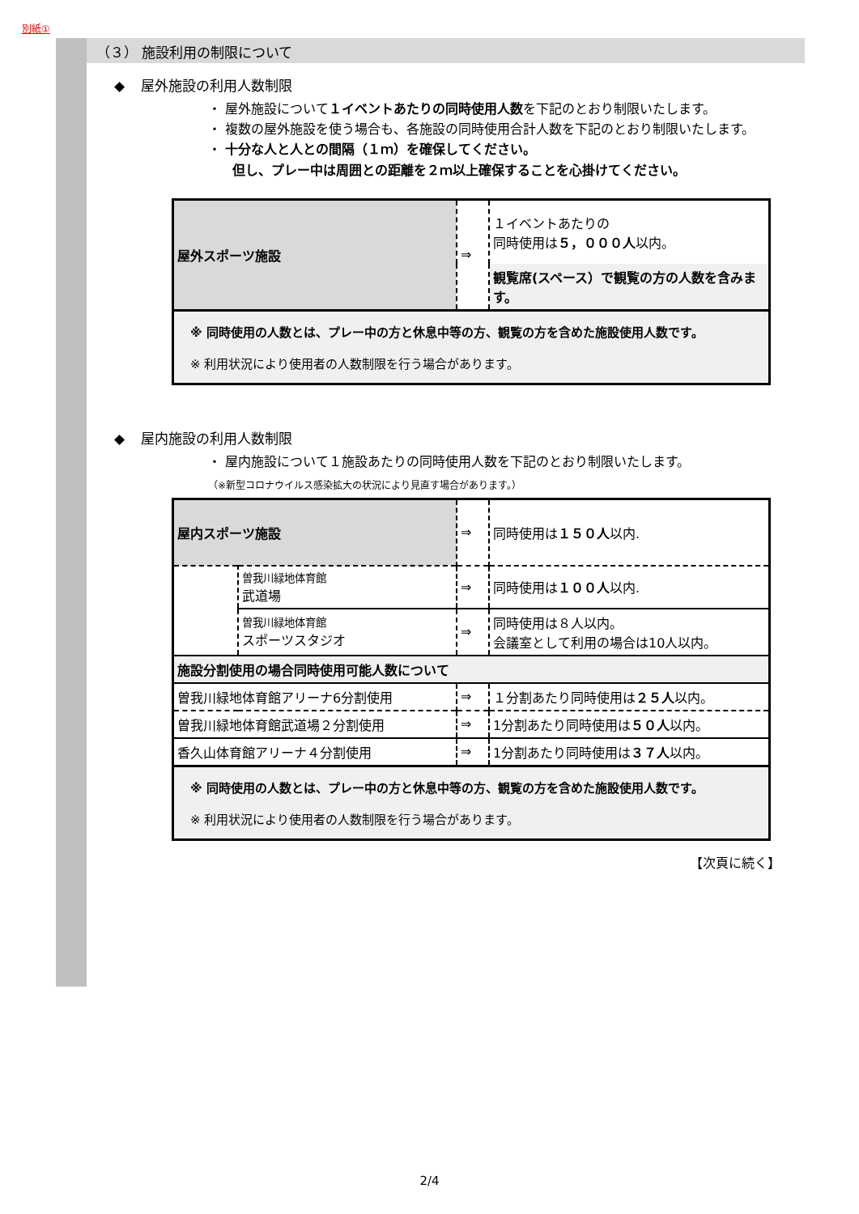別紙①
（３） 施設利用の制限について
◆ 屋外施設の利用人数制限
・ 屋外施設について１イベントあたりの同時使用人数を下記のとおり制限いたします。
・ 複数の屋外施設を使う場合も、各施設の同時使用合計人数を下記のとおり制限いたします。
・ 十分な人と人との間隔（１ｍ）を確保してください。
但し、プレー中は周囲との距離を２ｍ以上確保することを心掛けてください。
| 屋外スポーツ施設 | ⇒ | １イベントあたりの 同時使用は ５，０００人 以内。 |
| | | 観覧席(スペース）で観覧の方の人数を含みます。 |
| ※ 同時使用の人数とは、プレー中の方と休息中等の方、観覧の方を含めた施設使用人数です。 ※ 利用状況により使用者の人数制限を行う場合があります。 | | |
◆ 屋内施設の利用人数制限
・ 屋内施設について１施設あたりの同時使用人数を下記のとおり制限いたします。
（※新型コロナウイルス感染拡大の状況により見直す場合があります。）
| 屋内スポーツ施設 | | ⇒ | 同時使用は １５０人 以内. |
| | 曽我川緑地体育館 武道場 | ⇒ | 同時使用は １００人 以内. |
| | 曽我川緑地体育館 スポーツスタジオ | ⇒ | 同時使用は８人以内。 会議室として利用の場合は10人以内。 |
| 施設分割使用の場合同時使用可能人数について | | | |
| 曽我川緑地体育館アリーナ6分割使用 | | ⇒ | １分割あたり同時使用は ２５人 以内。 |
| 曽我川緑地体育館武道場２分割使用 | | ⇒ | 1分割あたり同時使用は ５０人 以内。 |
| 香久山体育館アリーナ４分割使用 | | ⇒ | 1分割あたり同時使用は ３７人 以内。 |
| ※ 同時使用の人数とは、プレー中の方と休息中等の方、観覧の方を含めた施設使用人数です。 ※ 利用状況により使用者の人数制限を行う場合があります。 | | | |
【次頁に続く】
2/4